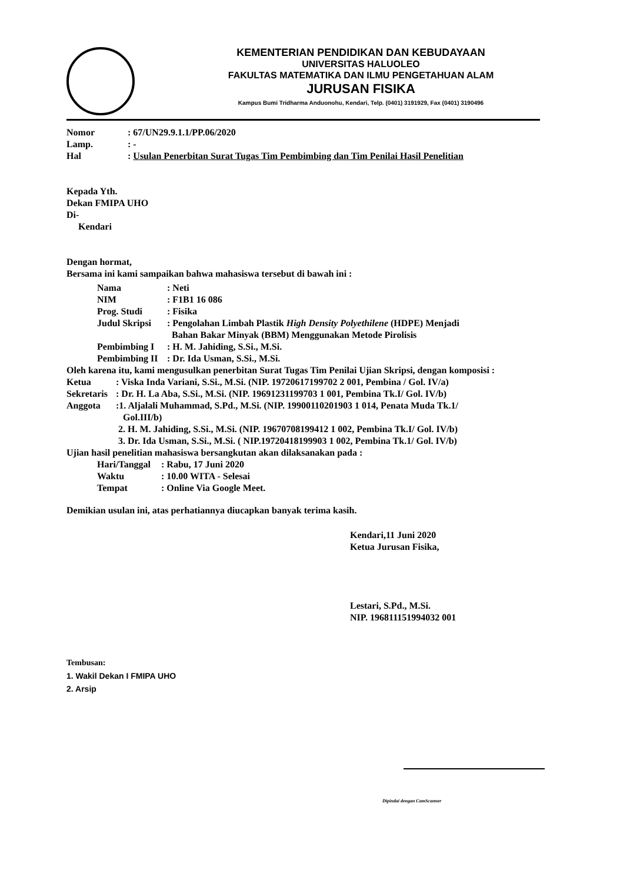KEMENTERIAN PENDIDIKAN DAN KEBUDAYAAN
UNIVERSITAS HALUOLEO
FAKULTAS MATEMATIKA DAN ILMU PENGETAHUAN ALAM
JURUSAN FISIKA
Kampus Bumi Tridharma Anduonohu, Kendari, Telp. (0401) 3191929, Fax (0401) 3190496
| Nomor | : 67/UN29.9.1.1/PP.06/2020 |
| Lamp. | : - |
| Hal | : Usulan Penerbitan Surat Tugas Tim Pembimbing dan Tim Penilai Hasil Penelitian |
Kepada Yth.
Dekan FMIPA UHO
Di-
Kendari
Dengan hormat,
Bersama ini kami sampaikan bahwa mahasiswa tersebut di bawah ini :
| Nama | : Neti |
| NIM | : F1B1 16 086 |
| Prog. Studi | : Fisika |
| Judul Skripsi | : Pengolahan Limbah Plastik High Density Polyethilene (HDPE) Menjadi Bahan Bakar Minyak (BBM) Menggunakan Metode Pirolisis |
| Pembimbing I | : H. M. Jahiding, S.Si., M.Si. |
| Pembimbing II | : Dr. Ida Usman, S.Si., M.Si. |
Oleh karena itu, kami mengusulkan penerbitan Surat Tugas Tim Penilai Ujian Skripsi, dengan komposisi :
| Ketua | : Viska Inda Variani, S.Si., M.Si. (NIP. 19720617199702 2 001, Pembina / Gol. IV/a) |
| Sekretaris | : Dr. H. La Aba, S.Si., M.Si. (NIP. 19691231199703 1 001, Pembina Tk.I/ Gol. IV/b) |
| Anggota | :1. Aljalali Muhammad, S.Pd., M.Si. (NIP. 19900110201903 1 014, Penata Muda Tk.1/ Gol.III/b) 2. H. M. Jahiding, S.Si., M.Si. (NIP. 19670708199412 1 002, Pembina Tk.I/ Gol. IV/b) 3. Dr. Ida Usman, S.Si., M.Si. ( NIP.19720418199903 1 002, Pembina Tk.1/ Gol. IV/b) |
Ujian hasil penelitian mahasiswa bersangkutan akan dilaksanakan pada :
| Hari/Tanggal | : Rabu, 17 Juni 2020 |
| Waktu | : 10.00 WITA - Selesai |
| Tempat | : Online Via Google Meet. |
Demikian usulan ini, atas perhatiannya diucapkan banyak terima kasih.
Kendari,11 Juni 2020
Ketua Jurusan Fisika,
Lestari, S.Pd., M.Si.
NIP. 196811151994032 001
Tembusan:
1. Wakil Dekan I FMIPA UHO
2. Arsip
Dipindai dengan CamScanner